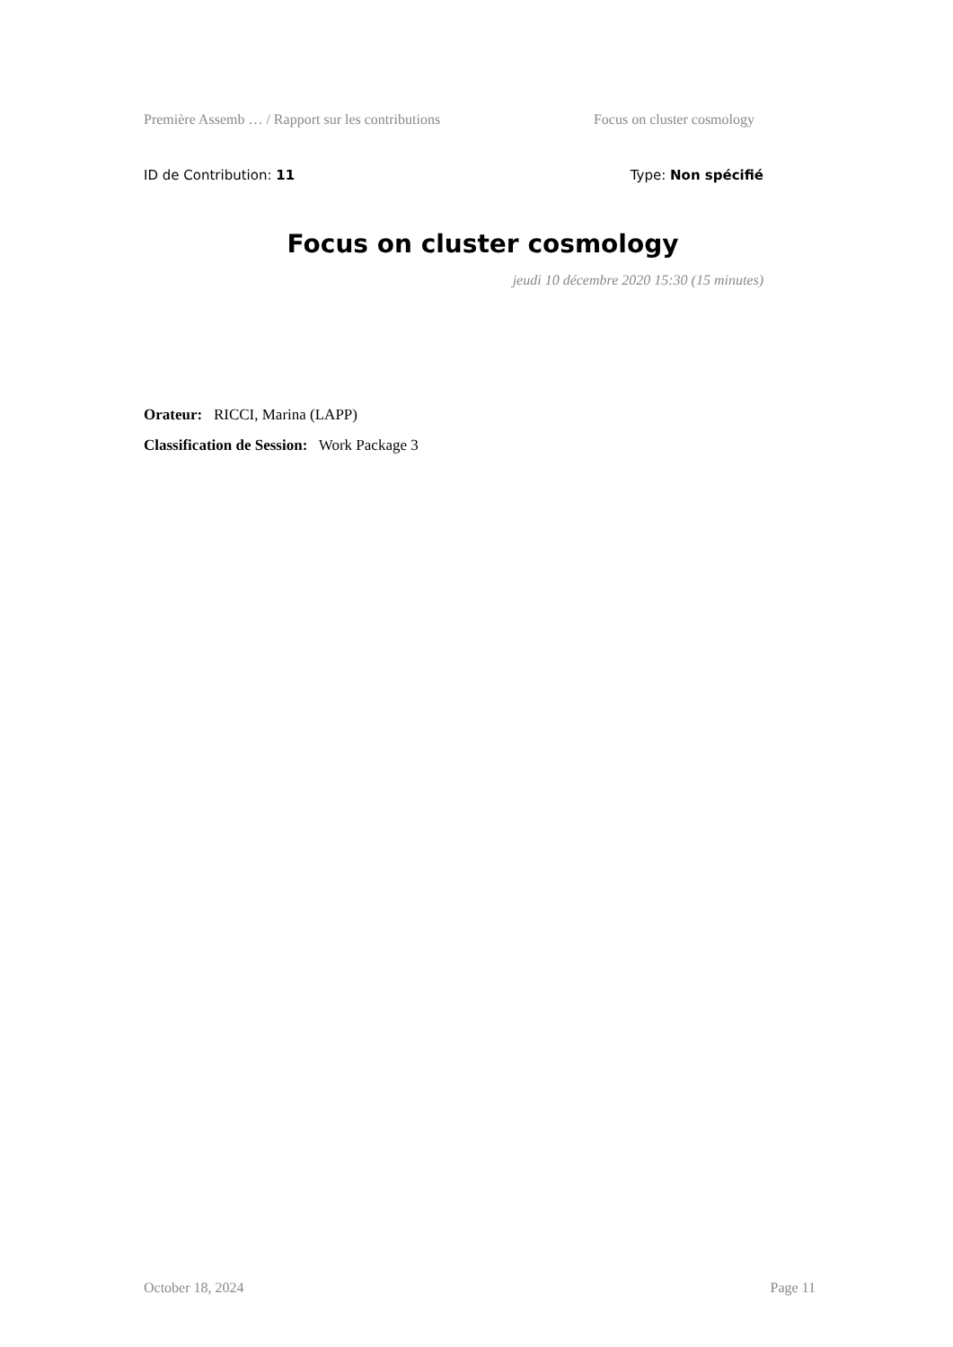Première Assemb … / Rapport sur les contributions Focus on cluster cosmology
ID de Contribution: 11 Type: Non spécifié
Focus on cluster cosmology
jeudi 10 décembre 2020 15:30 (15 minutes)
Orateur: RICCI, Marina (LAPP)
Classification de Session: Work Package 3
October 18, 2024 Page 11